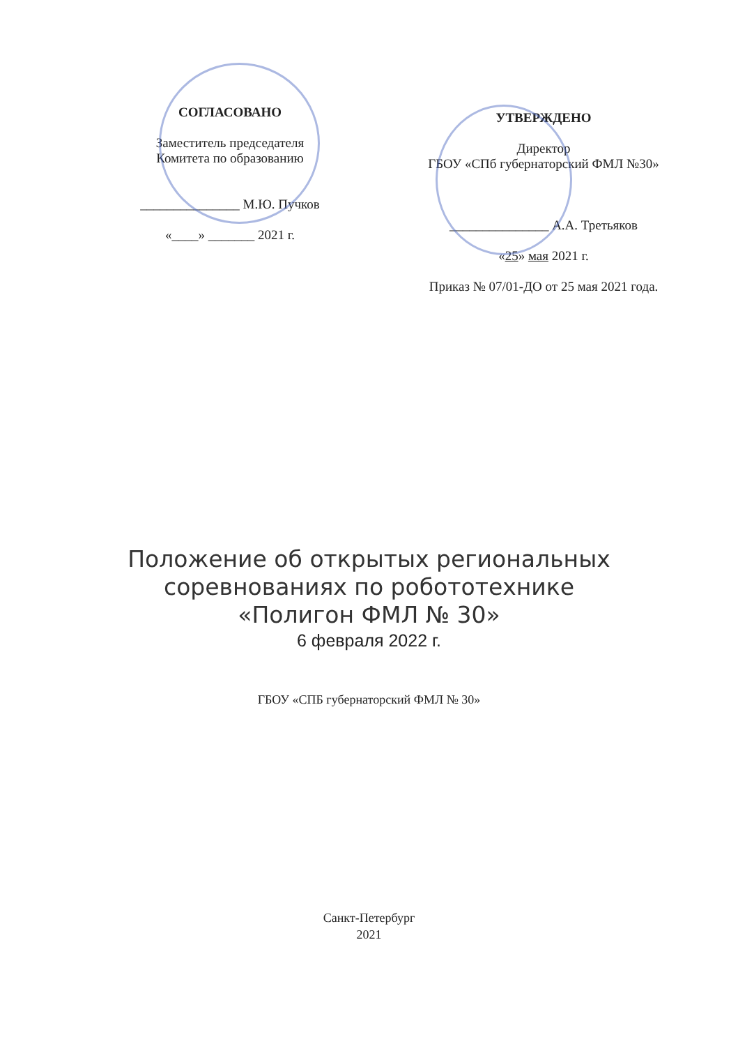СОГЛАСОВАНО
Заместитель председателя
Комитета по образованию
_______________ М.Ю. Пучков
«____» _______ 2021 г.
УТВЕРЖДЕНО
Директор
ГБОУ «СПб губернаторский ФМЛ №30»
_______________ А.А. Третьяков
«25» мая 2021 г.
Приказ № 07/01-ДО от 25 мая 2021 года.
Положение об открытых региональных
соревнованиях по робототехнике
«Полигон ФМЛ № 30»
6 февраля 2022 г.
ГБОУ «СПБ губернаторский ФМЛ № 30»
Санкт-Петербург
2021